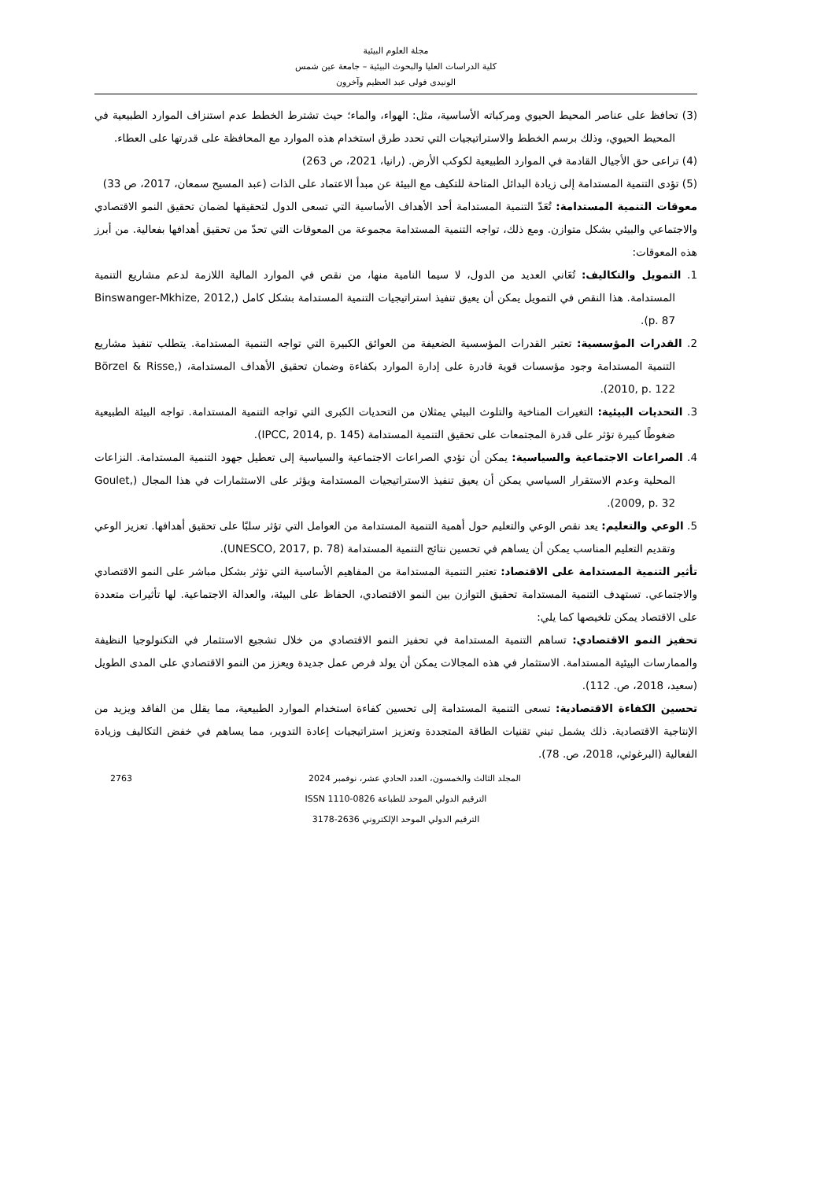مجلة العلوم البيئية
كلية الدراسات العليا والبحوث البيئية – جامعة عين شمس
الونيدى فولى عبد العظيم وآخرون
(3) تحافظ على عناصر المحيط الحيوي ومركباته الأساسية، مثل: الهواء، والماء؛ حيث تشترط الخطط عدم استنزاف الموارد الطبيعية في المحيط الحيوي، وذلك برسم الخطط والاستراتيجيات التي تحدد طرق استخدام هذه الموارد مع المحافظة على قدرتها على العطاء.
(4) تراعى حق الأجيال القادمة في الموارد الطبيعية لكوكب الأرض. (رانيا، 2021، ص 263)
(5) تؤدى التنمية المستدامة إلى زيادة البدائل المتاحة للتكيف مع البيئة عن مبدأ الاعتماد على الذات (عبد المسيح سمعان، 2017، ص 33)
معوقات التنمية المستدامة: تُعَدّ التنمية المستدامة أحد الأهداف الأساسية التي تسعى الدول لتحقيقها لضمان تحقيق النمو الاقتصادي والاجتماعي والبيئي بشكل متوازن. ومع ذلك، تواجه التنمية المستدامة مجموعة من المعوقات التي تحدّ من تحقيق أهدافها بفعالية. من أبرز هذه المعوقات:
1. التمويل والتكاليف: تُعَاني العديد من الدول، لا سيما النامية منها، من نقص في الموارد المالية اللازمة لدعم مشاريع التنمية المستدامة. هذا النقص في التمويل يمكن أن يعيق تنفيذ استراتيجيات التنمية المستدامة بشكل كامل (Binswanger-Mkhize, 2012, p. 87).
2. القدرات المؤسسية: تعتبر القدرات المؤسسية الضعيفة من العوائق الكبيرة التي تواجه التنمية المستدامة. يتطلب تنفيذ مشاريع التنمية المستدامة وجود مؤسسات قوية قادرة على إدارة الموارد بكفاءة وضمان تحقيق الأهداف المستدامة، (Börzel & Risse, 2010, p. 122).
3. التحديات البيئية: التغيرات المناخية والتلوث البيئي يمثلان من التحديات الكبرى التي تواجه التنمية المستدامة. تواجه البيئة الطبيعية ضغوطًا كبيرة تؤثر على قدرة المجتمعات على تحقيق التنمية المستدامة (IPCC, 2014, p. 145).
4. الصراعات الاجتماعية والسياسية: يمكن أن تؤدي الصراعات الاجتماعية والسياسية إلى تعطيل جهود التنمية المستدامة. النزاعات المحلية وعدم الاستقرار السياسي يمكن أن يعيق تنفيذ الاستراتيجيات المستدامة ويؤثر على الاستثمارات في هذا المجال (Goulet, 2009, p. 32).
5. الوعي والتعليم: يعد نقص الوعي والتعليم حول أهمية التنمية المستدامة من العوامل التي تؤثر سلبًا على تحقيق أهدافها. تعزيز الوعي وتقديم التعليم المناسب يمكن أن يساهم في تحسين نتائج التنمية المستدامة (UNESCO, 2017, p. 78).
تأثير التنمية المستدامة على الاقتصاد: تعتبر التنمية المستدامة من المفاهيم الأساسية التي تؤثر بشكل مباشر على النمو الاقتصادي والاجتماعي. تستهدف التنمية المستدامة تحقيق التوازن بين النمو الاقتصادي، الحفاظ على البيئة، والعدالة الاجتماعية. لها تأثيرات متعددة على الاقتصاد يمكن تلخيصها كما يلي:
تحفيز النمو الاقتصادي: تساهم التنمية المستدامة في تحفيز النمو الاقتصادي من خلال تشجيع الاستثمار في التكنولوجيا النظيفة والممارسات البيئية المستدامة. الاستثمار في هذه المجالات يمكن أن يولد فرص عمل جديدة ويعزز من النمو الاقتصادي على المدى الطويل (سعيد، 2018، ص. 112).
تحسين الكفاءة الاقتصادية: تسعى التنمية المستدامة إلى تحسين كفاءة استخدام الموارد الطبيعية، مما يقلل من الفاقد ويزيد من الإنتاجية الاقتصادية. ذلك يشمل تبني تقنيات الطاقة المتجددة وتعزيز استراتيجيات إعادة التدوير، مما يساهم في خفض التكاليف وزيادة الفعالية (البرغوثي، 2018، ص. 78).
2763 المجلد الثالث والخمسون، العدد الحادي عشر، نوفمبر 2024
الترقيم الدولي الموحد للطباعة ISSN 1110-0826
الترقيم الدولي الموحد الإلكتروني 2636-3178